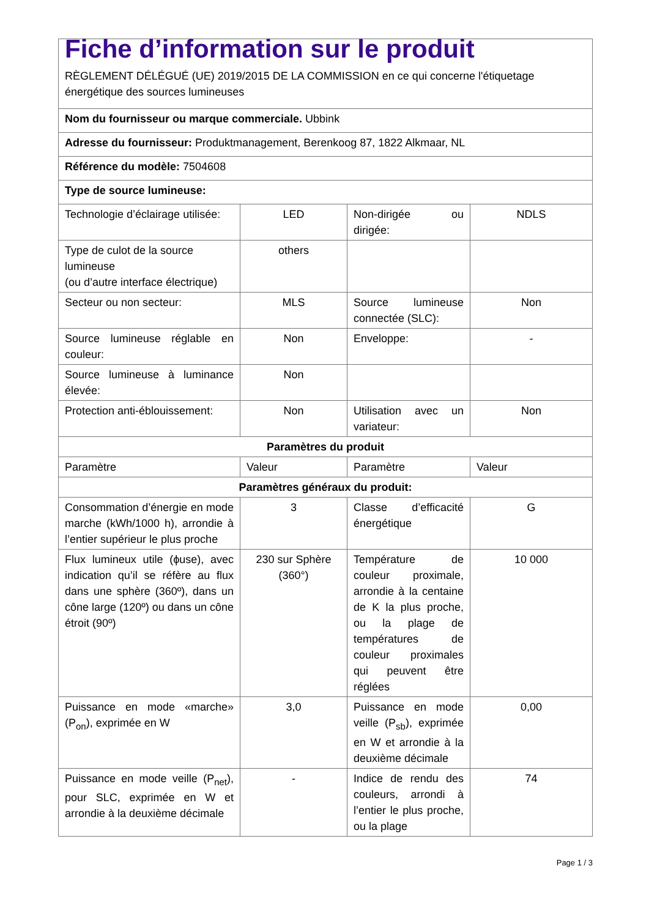| Fiche d’information sur le produit RÈGLEMENT DÉLÉGUÉ (UE) 2019/2015 DE LA COMMISSION en ce qui concerne l'étiquetage énergétique des sources lumineuses | | | |
| Nom du fournisseur ou marque commerciale. Ubbink | | | |
| Adresse du fournisseur: Produktmanagement, Berenkoog 87, 1822 Alkmaar, NL | | | |
| Référence du modèle: 7504608 | | | |
| Type de source lumineuse: | | | |
| Technologie d’éclairage utilisée: | LED | Non-dirigée ou dirigée: | NDLS |
| Type de culot de la source lumineuse (ou d’autre interface électrique) | others | | |
| Secteur ou non secteur: | MLS | Source lumineuse connectée (SLC): | Non |
| Source lumineuse réglable en couleur: | Non | Enveloppe: | - |
| Source lumineuse à luminance élevée: | Non | | |
| Protection anti-éblouissement: | Non | Utilisation avec un variateur: | Non |
| Paramètres du produit | | | |
| Paramètre | Valeur | Paramètre | Valeur |
| Paramètres généraux du produit: | | | |
| Consommation d’énergie en mode marche (kWh/1000 h), arrondie à l’entier supérieur le plus proche | 3 | Classe d’efficacité énergétique | G |
| Flux lumineux utile (ϕuse), avec indication qu’il se réfère au flux dans une sphère (360º), dans un cône large (120º) ou dans un cône étroit (90º) | 230 sur Sphère (360°) | Température de couleur proximale, arrondie à la centaine de K la plus proche, ou la plage de températures de couleur proximales qui peuvent être réglées | 10 000 |
| Puissance en mode «marche» (P<sub>on</sub>), exprimée en W | 3,0 | Puissance en mode veille (P<sub>sb</sub>), exprimée en W et arrondie à la deuxième décimale | 0,00 |
| Puissance en mode veille (P<sub>net</sub>), pour SLC, exprimée en W et arrondie à la deuxième décimale | - | Indice de rendu des couleurs, arrondi à l’entier le plus proche, ou la plage | 74 |
Page 1 / 3